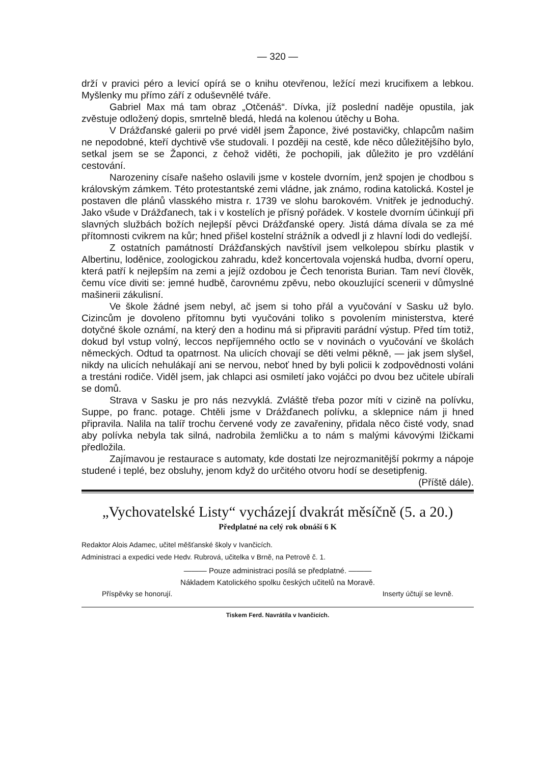— 320 —
drží v pravici péro a levicí opírá se o knihu otevřenou, ležící mezi krucifixem a lebkou. Myšlenky mu přímo září z oduševnělé tváře.
Gabriel Max má tam obraz „Otčenáš“. Dívka, jíž poslední naděje opustila, jak zvěstuje odložený dopis, smrtelně bledá, hledá na kolenou útěchy u Boha.
V Drážďanské galerii po prvé viděl jsem Žaponce, živé postavičky, chlapcům našim ne nepodobné, kteří dychtivě vše studovali. I později na cestě, kde něco důležitějšího bylo, setkal jsem se se Žaponci, z čehož viděti, že pochopili, jak důležito je pro vzdělání cestování.
Narozeniny císaře našeho oslavili jsme v kostele dvorním, jenž spojen je chodbou s královským zámkem. Této protestantské zemi vládne, jak známo, rodina katolická. Kostel je postaven dle plánů vlasského mistra r. 1739 ve slohu barokovém. Vnitřek je jednoduchý. Jako všude v Drážďanech, tak i v kostelích je přísný pořádek. V kostele dvorním účinkují při slavných službách božích nejlepší pěvci Drážďanské opery. Jistá dáma dívala se za mé přítomnosti cvikrem na kůr; hned přišel kostelní strážník a odvedl ji z hlavní lodi do vedlejší.
Z ostatních památností Drážďanských navštívil jsem velkolepou sbírku plastik v Albertinu, loděnice, zoologickou zahradu, kdež koncertovala vojenská hudba, dvorní operu, která patří k nejlepším na zemi a jejíž ozdobou je Čech tenorista Burian. Tam neví člověk, čemu více diviti se: jemné hudbě, čarovnému zpěvu, nebo okouzlující scenerii v důmyslné mašinerii zákulisní.
Ve škole žádné jsem nebyl, ač jsem si toho přál a vyučování v Sasku už bylo. Cizincům je dovoleno přítomnu byti vyučováni toliko s povolením ministerstva, které dotyčné škole oznámí, na který den a hodinu má si připraviti parádní výstup. Před tím totiž, dokud byl vstup volný, leccos nepříjemného octlo se v novinách o vyučování ve školách německých. Odtud ta opatrnost. Na ulicích chovají se děti velmi pěkně, — jak jsem slyšel, nikdy na ulicích nehulákají ani se nervou, neboť hned by byli policii k zodpovědnosti voláni a trestáni rodiče. Viděl jsem, jak chlapci asi osmiletí jako vojáčci po dvou bez učitele ubírali se domů.
Strava v Sasku je pro nás nezvyklá. Zvláště třeba pozor míti v cizině na polívku, Suppe, po franc. potage. Chtěli jsme v Drážďanech polívku, a sklepnice nám ji hned připravila. Nalila na talíř trochu červené vody ze zavařeniny, přidala něco čisté vody, snad aby polívka nebyla tak silná, nadrobila žemličku a to nám s malými kávovými lžičkami předložila.
Zajímavou je restaurace s automaty, kde dostati lze nejrozmanitější pokrmy a nápoje studené i teplé, bez obsluhy, jenom když do určitého otvoru hodí se desetipfenig. (Příště dále).
„Vychovatelské Listy“ vycházejí dvakrát měsíčně (5. a 20.)
Předplatné na celý rok obnáší 6 K
Redaktor Alois Adamec, učitel měšťanské školy v Ivančicích.
Administraci a expedici vede Hedv. Rubrová, učitelka v Brně, na Petrově č. 1.
——— Pouze administraci posílá se předplatné. ———
Nákladem Katolického spolku českých učitelů na Moravě.
Příspěvky se honorují. Inserty účtují se levně.
Tiskem Ferd. Navrátila v Ivančicích.